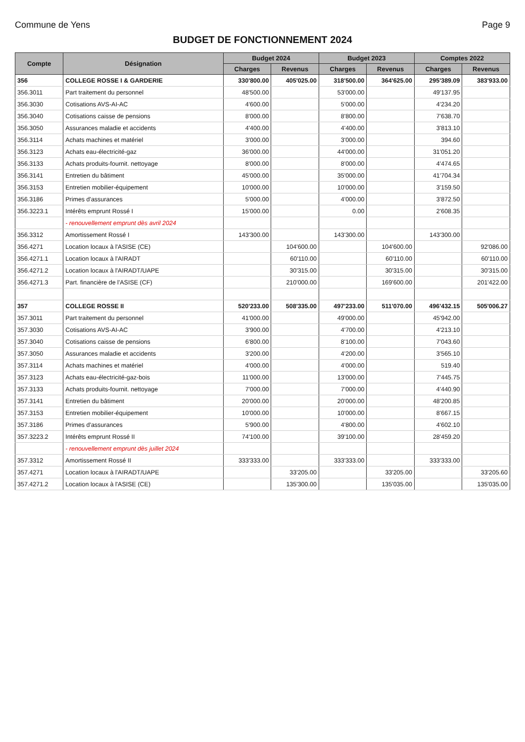Commune de Yens Page 9
BUDGET DE FONCTIONNEMENT 2024
| Compte | Désignation | Budget 2024 | | Budget 2023 | | Comptes 2022 | |
| --- | --- | --- | --- | --- | --- | --- | --- |
| | | Charges | Revenus | Charges | Revenus | Charges | Revenus |
| 356 | COLLEGE ROSSE I & GARDERIE | 330'800.00 | 405'025.00 | 318'500.00 | 364'625.00 | 295'389.09 | 383'933.00 |
| 356.3011 | Part traitement du personnel | 48'500.00 | | 53'000.00 | | 49'137.95 | |
| 356.3030 | Cotisations AVS-AI-AC | 4'600.00 | | 5'000.00 | | 4'234.20 | |
| 356.3040 | Cotisations caisse de pensions | 8'000.00 | | 8'800.00 | | 7'638.70 | |
| 356.3050 | Assurances maladie et accidents | 4'400.00 | | 4'400.00 | | 3'813.10 | |
| 356.3114 | Achats machines et matériel | 3'000.00 | | 3'000.00 | | 394.60 | |
| 356.3123 | Achats eau-électricité-gaz | 36'000.00 | | 44'000.00 | | 31'051.20 | |
| 356.3133 | Achats produits-fournit. nettoyage | 8'000.00 | | 8'000.00 | | 4'474.65 | |
| 356.3141 | Entretien du bâtiment | 45'000.00 | | 35'000.00 | | 41'704.34 | |
| 356.3153 | Entretien mobilier-équipement | 10'000.00 | | 10'000.00 | | 3'159.50 | |
| 356.3186 | Primes d'assurances | 5'000.00 | | 4'000.00 | | 3'872.50 | |
| 356.3223.1 | Intérêts emprunt Rossé I | 15'000.00 | | 0.00 | | 2'608.35 | |
| | - renouvellement emprunt dès avril 2024 | | | | | | |
| 356.3312 | Amortissement Rossé I | 143'300.00 | | 143'300.00 | | 143'300.00 | |
| 356.4271 | Location locaux à l'ASISE (CE) | | 104'600.00 | | 104'600.00 | | 92'086.00 |
| 356.4271.1 | Location locaux à l'AIRADT | | 60'110.00 | | 60'110.00 | | 60'110.00 |
| 356.4271.2 | Location locaux à l'AIRADT/UAPE | | 30'315.00 | | 30'315.00 | | 30'315.00 |
| 356.4271.3 | Part. financière de l'ASISE (CF) | | 210'000.00 | | 169'600.00 | | 201'422.00 |
| 357 | COLLEGE ROSSE II | 520'233.00 | 508'335.00 | 497'233.00 | 511'070.00 | 496'432.15 | 505'006.27 |
| 357.3011 | Part traitement du personnel | 41'000.00 | | 49'000.00 | | 45'942.00 | |
| 357.3030 | Cotisations AVS-AI-AC | 3'900.00 | | 4'700.00 | | 4'213.10 | |
| 357.3040 | Cotisations caisse de pensions | 6'800.00 | | 8'100.00 | | 7'043.60 | |
| 357.3050 | Assurances maladie et accidents | 3'200.00 | | 4'200.00 | | 3'565.10 | |
| 357.3114 | Achats machines et matériel | 4'000.00 | | 4'000.00 | | 519.40 | |
| 357.3123 | Achats eau-électricité-gaz-bois | 11'000.00 | | 13'000.00 | | 7'445.75 | |
| 357.3133 | Achats produits-fournit. nettoyage | 7'000.00 | | 7'000.00 | | 4'440.90 | |
| 357.3141 | Entretien du bâtiment | 20'000.00 | | 20'000.00 | | 48'200.85 | |
| 357.3153 | Entretien mobilier-équipement | 10'000.00 | | 10'000.00 | | 8'667.15 | |
| 357.3186 | Primes d'assurances | 5'900.00 | | 4'800.00 | | 4'602.10 | |
| 357.3223.2 | Intérêts emprunt Rossé II | 74'100.00 | | 39'100.00 | | 28'459.20 | |
| | - renouvellement emprunt dès juillet 2024 | | | | | | |
| 357.3312 | Amortissement Rossé II | 333'333.00 | | 333'333.00 | | 333'333.00 | |
| 357.4271 | Location locaux à l'AIRADT/UAPE | | 33'205.00 | | 33'205.00 | | 33'205.60 |
| 357.4271.2 | Location locaux à l'ASISE (CE) | | 135'300.00 | | 135'035.00 | | 135'035.00 |